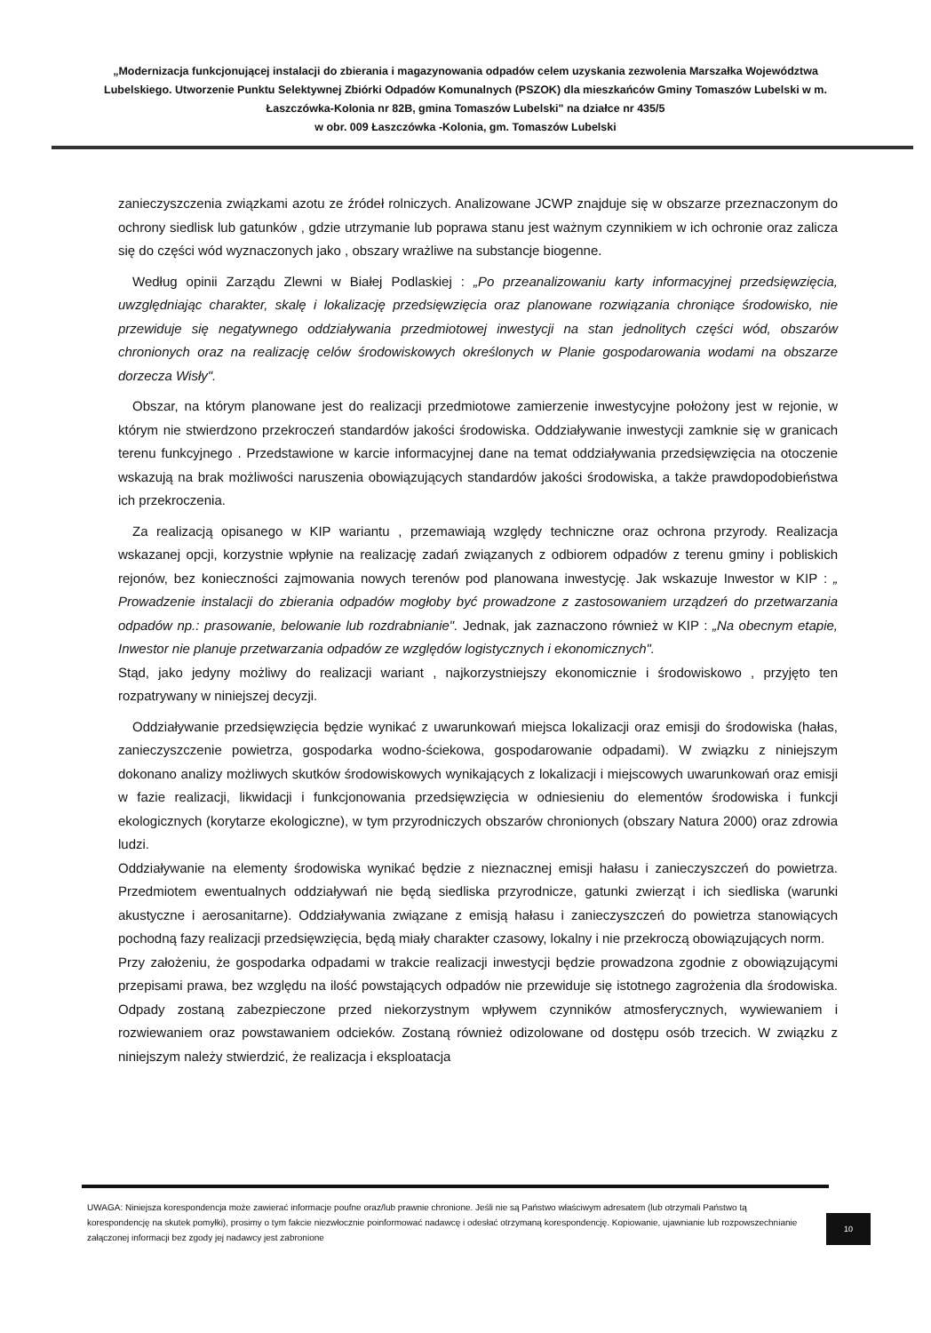„Modernizacja funkcjonującej instalacji do zbierania i magazynowania odpadów celem uzyskania zezwolenia Marszałka Województwa Lubelskiego. Utworzenie Punktu Selektywnej Zbiórki Odpadów Komunalnych (PSZOK) dla mieszkańców Gminy Tomaszów Lubelski w m. Łaszczówka-Kolonia nr 82B, gmina Tomaszów Lubelski" na działce nr 435/5
w obr. 009 Łaszczówka -Kolonia, gm. Tomaszów Lubelski
zanieczyszczenia związkami azotu ze źródeł rolniczych. Analizowane JCWP znajduje się w obszarze przeznaczonym do ochrony siedlisk lub gatunków , gdzie utrzymanie lub poprawa stanu jest ważnym czynnikiem w ich ochronie oraz zalicza się do części wód wyznaczonych jako , obszary wrażliwe na substancje biogenne.
Według opinii Zarządu Zlewni w Białej Podlaskiej : „Po przeanalizowaniu karty informacyjnej przedsięwzięcia, uwzględniając charakter, skalę i lokalizację przedsięwzięcia oraz planowane rozwiązania chroniące środowisko, nie przewiduje się negatywnego oddziaływania przedmiotowej inwestycji na stan jednolitych części wód, obszarów chronionych oraz na realizację celów środowiskowych określonych w Planie gospodarowania wodami na obszarze dorzecza Wisły".
Obszar, na którym planowane jest do realizacji przedmiotowe zamierzenie inwestycyjne położony jest w rejonie, w którym nie stwierdzono przekroczeń standardów jakości środowiska. Oddziaływanie inwestycji zamknie się w granicach terenu funkcyjnego . Przedstawione w karcie informacyjnej dane na temat oddziaływania przedsięwzięcia na otoczenie wskazują na brak możliwości naruszenia obowiązujących standardów jakości środowiska, a także prawdopodobieństwa ich przekroczenia.
Za realizacją opisanego w KIP wariantu , przemawiają względy techniczne oraz ochrona przyrody. Realizacja wskazanej opcji, korzystnie wpłynie na realizację zadań związanych z odbiorem odpadów z terenu gminy i pobliskich rejonów, bez konieczności zajmowania nowych terenów pod planowana inwestycję. Jak wskazuje Inwestor w KIP : „ Prowadzenie instalacji do zbierania odpadów mogłoby być prowadzone z zastosowaniem urządzeń do przetwarzania odpadów np.: prasowanie, belowanie lub rozdrabnianie". Jednak, jak zaznaczono również w KIP : „Na obecnym etapie, Inwestor nie planuje przetwarzania odpadów ze względów logistycznych i ekonomicznych".
Stąd, jako jedyny możliwy do realizacji wariant , najkorzystniejszy ekonomicznie i środowiskowo , przyjęto ten rozpatrywany w niniejszej decyzji.
Oddziaływanie przedsięwzięcia będzie wynikać z uwarunkowań miejsca lokalizacji oraz emisji do środowiska (hałas, zanieczyszczenie powietrza, gospodarka wodno-ściekowa, gospodarowanie odpadami). W związku z niniejszym dokonano analizy możliwych skutków środowiskowych wynikających z lokalizacji i miejscowych uwarunkowań oraz emisji w fazie realizacji, likwidacji i funkcjonowania przedsięwzięcia w odniesieniu do elementów środowiska i funkcji ekologicznych (korytarze ekologiczne), w tym przyrodniczych obszarów chronionych (obszary Natura 2000) oraz zdrowia ludzi.
Oddziaływanie na elementy środowiska wynikać będzie z nieznacznej emisji hałasu i zanieczyszczeń do powietrza. Przedmiotem ewentualnych oddziaływań nie będą siedliska przyrodnicze, gatunki zwierząt i ich siedliska (warunki akustyczne i aerosanitarne). Oddziaływania związane z emisją hałasu i zanieczyszczeń do powietrza stanowiących pochodną fazy realizacji przedsięwzięcia, będą miały charakter czasowy, lokalny i nie przekroczą obowiązujących norm.
Przy założeniu, że gospodarka odpadami w trakcie realizacji inwestycji będzie prowadzona zgodnie z obowiązującymi przepisami prawa, bez względu na ilość powstających odpadów nie przewiduje się istotnego zagrożenia dla środowiska. Odpady zostaną zabezpieczone przed niekorzystnym wpływem czynników atmosferycznych, wywiewaniem i rozwiewaniem oraz powstawaniem odcieków. Zostaną również odizolowane od dostępu osób trzecich. W związku z niniejszym należy stwierdzić, że realizacja i eksploatacja
UWAGA: Niniejsza korespondencja może zawierać informacje poufne oraz/lub prawnie chronione. Jeśli nie są Państwo właściwym adresatem (lub otrzymali Państwo tą korespondencję na skutek pomyłki), prosimy o tym fakcie niezwłocznie poinformować nadawcę i odesłać otrzymaną korespondencję. Kopiowanie, ujawnianie lub rozpowszechnianie załączonej informacji bez zgody jej nadawcy jest zabronione
10